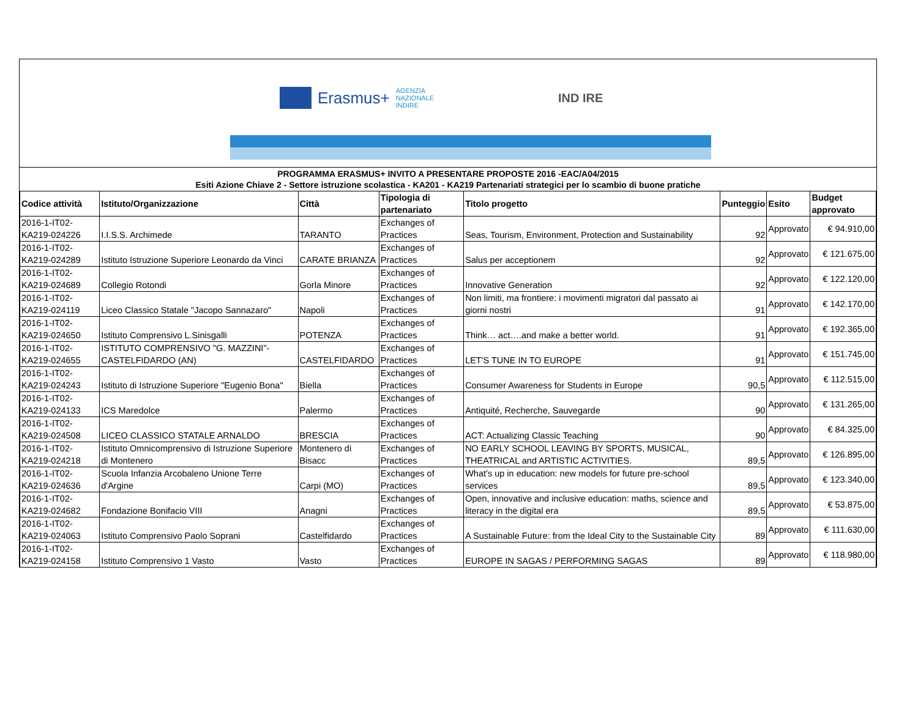Erasmus+ AGENZIA
NAZIONALE
INDIRE
IND IRE
PROGRAMMA ERASMUS+ INVITO A PRESENTARE PROPOSTE 2016 -EAC/A04/2015
Esiti Azione Chiave 2 - Settore istruzione scolastica - KA201 - KA219 Partenariati strategici per lo scambio di buone pratiche
| Codice attività | Istituto/Organizzazione | Città | Tipologia di partenariato | Titolo progetto | Punteggio | Esito | Budget approvato |
| --- | --- | --- | --- | --- | --- | --- | --- |
| 2016-1-IT02-KA219-024226 | I.I.S.S. Archimede | TARANTO | Exchanges of Practices | Seas, Tourism, Environment, Protection and Sustainability | 92 | Approvato | € 94.910,00 |
| 2016-1-IT02-KA219-024289 | Istituto Istruzione Superiore Leonardo da Vinci | CARATE BRIANZA | Exchanges of Practices | Salus per acceptionem | 92 | Approvato | € 121.675,00 |
| 2016-1-IT02-KA219-024689 | Collegio Rotondi | Gorla Minore | Exchanges of Practices | Innovative Generation | 92 | Approvato | € 122.120,00 |
| 2016-1-IT02-KA219-024119 | Liceo Classico Statale "Jacopo Sannazaro" | Napoli | Exchanges of Practices | Non limiti, ma frontiere: i movimenti migratori dal passato ai giorni nostri | 91 | Approvato | € 142.170,00 |
| 2016-1-IT02-KA219-024650 | Istituto Comprensivo L.Sinisgalli | POTENZA | Exchanges of Practices | Think… act….and make a better world. | 91 | Approvato | € 192.365,00 |
| 2016-1-IT02-KA219-024655 | ISTITUTO COMPRENSIVO "G. MAZZINI"- CASTELFIDARDO (AN) | CASTELFIDARDO | Exchanges of Practices | LET'S TUNE IN TO EUROPE | 91 | Approvato | € 151.745,00 |
| 2016-1-IT02-KA219-024243 | Istituto di Istruzione Superiore "Eugenio Bona" | Biella | Exchanges of Practices | Consumer Awareness for Students in Europe | 90,5 | Approvato | € 112.515,00 |
| 2016-1-IT02-KA219-024133 | ICS Maredolce | Palermo | Exchanges of Practices | Antiquité, Recherche, Sauvegarde | 90 | Approvato | € 131.265,00 |
| 2016-1-IT02-KA219-024508 | LICEO CLASSICO STATALE ARNALDO | BRESCIA | Exchanges of Practices | ACT: Actualizing Classic Teaching | 90 | Approvato | € 84.325,00 |
| 2016-1-IT02-KA219-024218 | Istituto Omnicomprensivo di Istruzione Superiore di Montenero | Montenero di Bisacc | Exchanges of Practices | NO EARLY SCHOOL LEAVING BY SPORTS, MUSICAL, THEATRICAL and ARTISTIC ACTIVITIES. | 89,5 | Approvato | € 126.895,00 |
| 2016-1-IT02-KA219-024636 | Scuola Infanzia Arcobaleno Unione Terre d'Argine | Carpi (MO) | Exchanges of Practices | What’s up in education: new models for future pre-school services | 89,5 | Approvato | € 123.340,00 |
| 2016-1-IT02-KA219-024682 | Fondazione Bonifacio VIII | Anagni | Exchanges of Practices | Open, innovative and inclusive education: maths, science and literacy in the digital era | 89,5 | Approvato | € 53.875,00 |
| 2016-1-IT02-KA219-024063 | Istituto Comprensivo Paolo Soprani | Castelfidardo | Exchanges of Practices | A Sustainable Future: from the Ideal City to the Sustainable City | 89 | Approvato | € 111.630,00 |
| 2016-1-IT02-KA219-024158 | Istituto Comprensivo 1 Vasto | Vasto | Exchanges of Practices | EUROPE IN SAGAS / PERFORMING SAGAS | 89 | Approvato | € 118.980,00 |